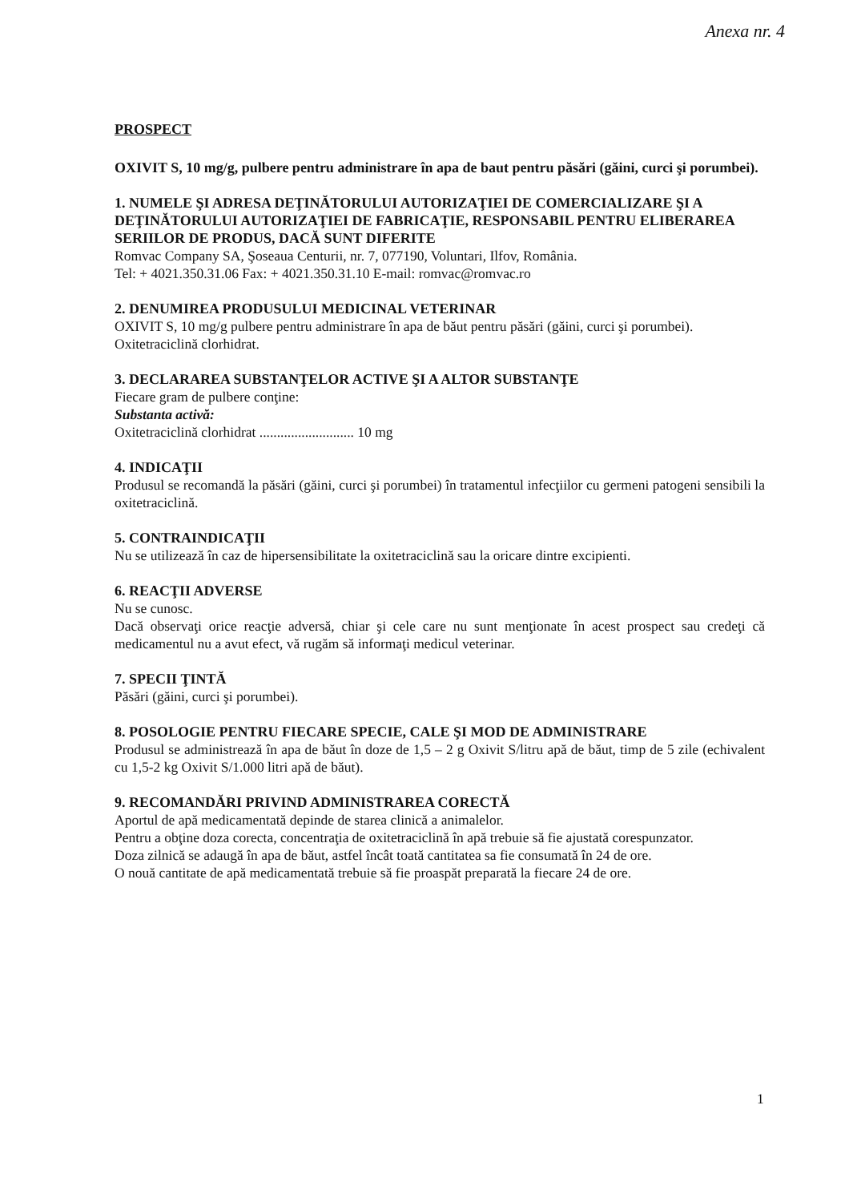Anexa nr. 4
PROSPECT
OXIVIT S, 10 mg/g, pulbere pentru administrare în apa de baut pentru păsări (găini, curci şi porumbei).
1. NUMELE ŞI ADRESA DEŢINĂTORULUI AUTORIZAŢIEI DE COMERCIALIZARE ŞI A DEŢINĂTORULUI AUTORIZAŢIEI DE FABRICAŢIE, RESPONSABIL PENTRU ELIBERAREA SERIILOR DE PRODUS, DACĂ SUNT DIFERITE
Romvac Company SA, Şoseaua Centurii, nr. 7, 077190, Voluntari, Ilfov, România.
Tel: + 4021.350.31.06 Fax: + 4021.350.31.10 E-mail: romvac@romvac.ro
2. DENUMIREA PRODUSULUI MEDICINAL VETERINAR
OXIVIT S, 10 mg/g pulbere pentru administrare în apa de băut pentru păsări (găini, curci şi porumbei).
Oxitetraciclină clorhidrat.
3. DECLARAREA SUBSTANŢELOR ACTIVE ŞI A ALTOR SUBSTANŢE
Fiecare gram de pulbere conţine:
Substanta activă:
Oxitetraciclină clorhidrat ........................... 10 mg
4. INDICAŢII
Produsul se recomandă la păsări (găini, curci şi porumbei) în tratamentul infecţiilor cu germeni patogeni sensibili la oxitetraciclină.
5. CONTRAINDICAŢII
Nu se utilizează în caz de hipersensibilitate la oxitetraciclină sau la oricare dintre excipienti.
6. REACŢII ADVERSE
Nu se cunosc.
Dacă observaţi orice reacţie adversă, chiar şi cele care nu sunt menţionate în acest prospect sau credeţi că medicamentul nu a avut efect, vă rugăm să informaţi medicul veterinar.
7. SPECII ŢINTĂ
Păsări (găini, curci şi porumbei).
8. POSOLOGIE PENTRU FIECARE SPECIE, CALE ŞI MOD DE ADMINISTRARE
Produsul se administrează în apa de băut în doze de 1,5 – 2 g Oxivit S/litru apă de băut, timp de 5 zile (echivalent cu 1,5-2 kg Oxivit S/1.000 litri apă de băut).
9. RECOMANDĂRI PRIVIND ADMINISTRAREA CORECTĂ
Aportul de apă medicamentată depinde de starea clinică a animalelor.
Pentru a obţine doza corecta, concentraţia de oxitetraciclină în apă trebuie să fie ajustată corespunzator.
Doza zilnică se adaugă în apa de băut, astfel încât toată cantitatea sa fie consumată în 24 de ore.
O nouă cantitate de apă medicamentată trebuie să fie proaspăt preparată la fiecare 24 de ore.
1